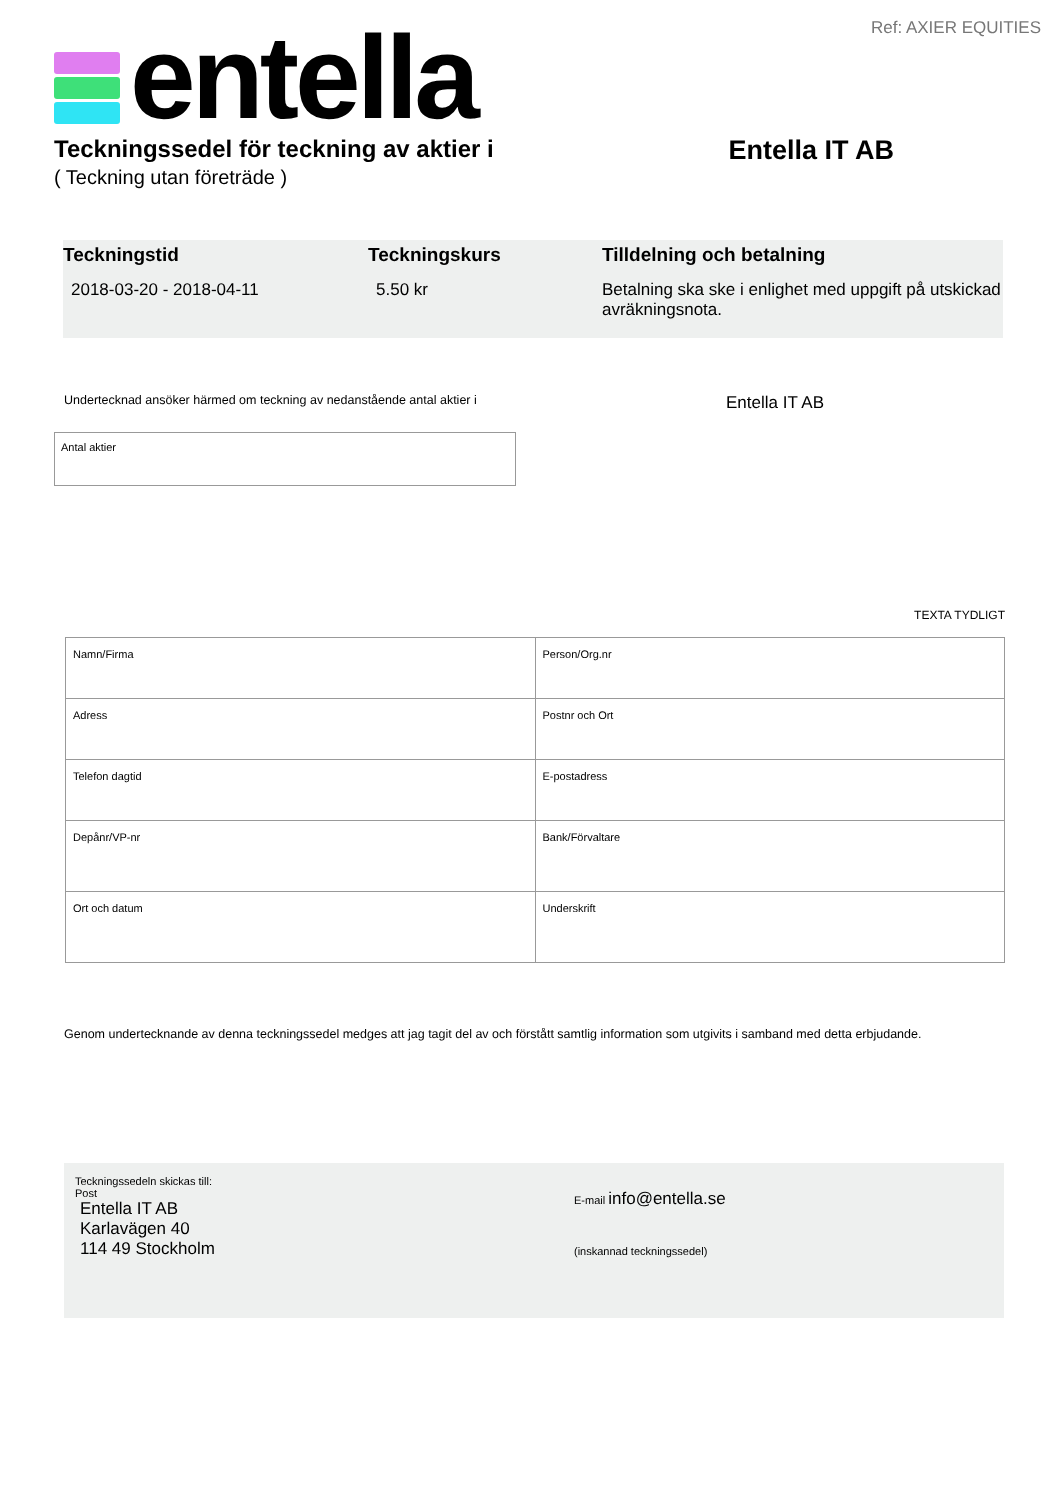Ref: AXIER EQUITIES entella
Teckningssedel för teckning av aktier i Entella IT AB
( Teckning utan företräde )
Teckningstid
2018-03-20 - 2018-04-11
Teckningskurs
5.50 kr
Tilldelning och betalning
Betalning ska ske i enlighet med uppgift på utskickad avräkningsnota.
Undertecknad ansöker härmed om teckning av nedanstående antal aktier i Entella IT AB
Antal aktier
TEXTA TYDLIGT
| Namn/Firma | Person/Org.nr |
| Adress | Postnr och Ort |
| Telefon dagtid | E-postadress |
| Depånr/VP-nr | Bank/Förvaltare |
| Ort och datum | Underskrift |
Genom undertecknande av denna teckningssedel medges att jag tagit del av och förstått samtlig information som utgivits i samband med detta erbjudande.
Teckningssedeln skickas till:
Post
Entella IT AB
Karlavägen 40
114 49 Stockholm
E-mail info@entella.se
(inskannad teckningssedel)